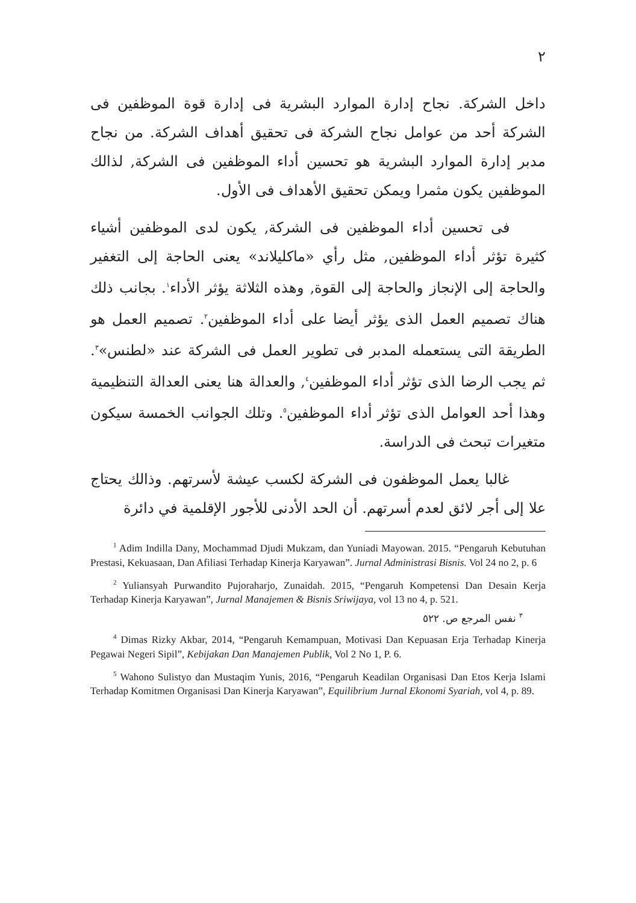٢
داخل الشركة. نجاح إدارة الموارد البشرية فى إدارة قوة الموظفين فى الشركة أحد من عوامل نجاح الشركة فى تحقيق أهداف الشركة. من نجاح مدبر إدارة الموارد البشرية هو تحسين أداء الموظفين فى الشركة, لذالك الموظفين يكون مثمرا ويمكن تحقيق الأهداف فى الأول.
فى تحسين أداء الموظفين فى الشركة, يكون لدى الموظفين أشياء كثيرة تؤثر أداء الموظفين, مثل رأي «ماكليلاند» يعنى الحاجة إلى التغفير والحاجة إلى الإنجاز والحاجة إلى القوة, وهذه الثلاثة يؤثر الأداء<sup>١</sup>. بجانب ذلك هناك تصميم العمل الذى يؤثر أيضا على أداء الموظفين<sup>٢</sup>. تصميم العمل هو الطريقة التى يستعمله المدبر فى تطوير العمل فى الشركة عند «لطنس»<sup>٣</sup>. ثم يجب الرضا الذى تؤثر أداء الموظفين<sup>٤</sup>, والعدالة هنا يعنى العدالة التنظيمية وهذا أحد العوامل الذى تؤثر أداء الموظفين<sup>٥</sup>. وتلك الجوانب الخمسة سيكون متغيرات تبحث فى الدراسة.
غالبا يعمل الموظفون فى الشركة لكسب عيشة لأسرتهم. وذالك يحتاج علا إلى أجر لائق لعدم أسرتهم. أن الحد الأدنى للأجور الإقلمية في دائرة
<sup>1</sup> Adim Indilla Dany, Mochammad Djudi Mukzam, dan Yuniadi Mayowan. 2015. “Pengaruh Kebutuhan Prestasi, Kekuasaan, Dan Afiliasi Terhadap Kinerja Karyawan”. Jurnal Administrasi Bisnis. Vol 24 no 2, p. 6
<sup>2</sup> Yuliansyah Purwandito Pujoraharjo, Zunaidah. 2015, “Pengaruh Kompetensi Dan Desain Kerja Terhadap Kinerja Karyawan”, Jurnal Manajemen & Bisnis Sriwijaya, vol 13 no 4, p. 521.
<sup>٣</sup> نفس المرجع ص. ٥٢٢
<sup>4</sup> Dimas Rizky Akbar, 2014, “Pengaruh Kemampuan, Motivasi Dan Kepuasan Erja Terhadap Kinerja Pegawai Negeri Sipil”, Kebijakan Dan Manajemen Publik, Vol 2 No 1, P. 6.
<sup>5</sup> Wahono Sulistyo dan Mustaqim Yunis, 2016, “Pengaruh Keadilan Organisasi Dan Etos Kerja Islami Terhadap Komitmen Organisasi Dan Kinerja Karyawan”, Equilibrium Jurnal Ekonomi Syariah, vol 4, p. 89.